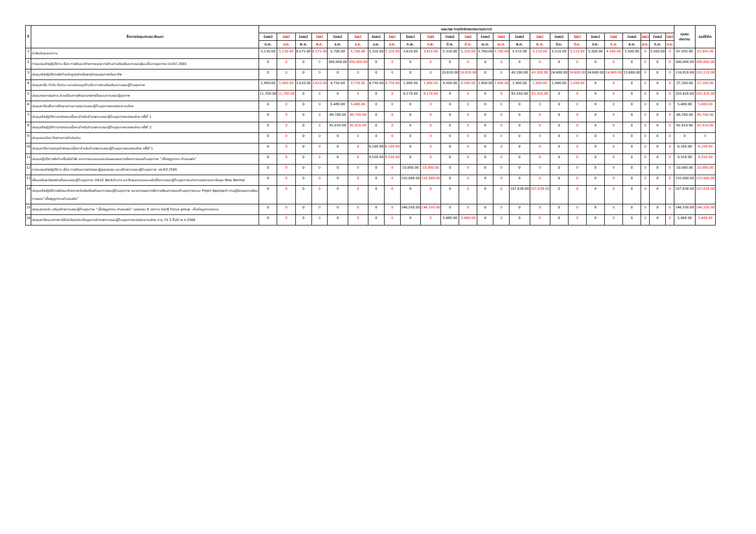| ที่ | ชื่อการประชุม/อบรม/สัมมนา | แผน/ผล การเบิกจ่ายงบประมาณ(บาท) | | | | | | | | | | | | | | | | | | | | | | | | รวมงบประมาณ | รวมใช้จ่าย |
| --- | --- | --- | --- | --- | --- | --- | --- | --- | --- | --- | --- | --- | --- | --- | --- | --- | --- | --- | --- | --- | --- | --- | --- | --- | --- | --- | --- |
| | | (แผน) | (ผล) | (แผน) | (ผล) | (แผน) | (ผล) | (แผน) | (ผล) | (แผน) | (ผล) | (แผน) | (ผล) | (แผน) | (ผล) | (แผน) | (ผล) | (แผน) | (ผล) | (แผน) | (ผล) | (แผน) | (ผล) | (แผน) | (ผล) | | |
| | | ต.ค. | ต.ค. | พ.ย. | พ.ย. | ธ.ค. | ธ.ค. | ม.ค. | ม.ค. | ก.พ. | ก.พ. | มี.ค. | มี.ค. | เม.ย. | เม.ย. | พ.ค. | พ.ค. | มิ.ย. | มิ.ย. | ก.ค. | ก.ค. | ส.ค. | ส.ค. | ก.ย. | ก.ย. | | |
| 1 | ค่าจัดประชุมราชการ | 5,130.00 | 5,130.00 | 9,575.00 | 9,575.00 | 5,700.00 | 5,700.00 | 5,320.00 | 5,320.00 | 3,610.00 | 3,610.00 | 5,320.00 | 5,320.00 | 5,760.00 | 5,760.00 | 5,510.00 | 5,510.00 | 5,510.00 | 5,510.00 | 5,500.00 | 4,560.00 | 5,500.00 | 0 | 5,500.00 | 0 | 67,935.00 | 55,995.00 |
| 2 | การอบรมเชิงปฏิบัติการ เรื่อง การพัฒนาศักยภาพบุคลากรด้านการส่งเสริมความรอบรู้และสื่อสารสุขภาพ ประจำปี 2565 | 0 | 0 | 0 | 0 | 300,000.00 | 300,000.00 | 0 | 0 | 0 | 0 | 0 | 0 | 0 | 0 | 0 | 0 | 0 | 0 | 0 | 0 | 0 | 0 | 0 | 0 | 300,000.00 | 300,000.00 |
| 3 | ประชุมเชิงปฏิบัติการจัดทำหลักสูตรนักปรับพฤติกรรมสุขภาพมืออาชีพ | 0 | 0 | 0 | 0 | 0 | 0 | 0 | 0 | 0 | 0 | 10,810.00 | 10,810.00 | 0 | 0 | 43,200.00 | 43,200.00 | 24,600.00 | 24,600.00 | 24,600.00 | 24,600.00 | 13,600.00 | 0 | 0 | 0 | 116,810.00 | 103,210.00 |
| 4 | ประชุมหารือ กำกับ ติดตาม และสนับสนุนด้านวิชาการงานส่งเสริมความรอบรู้ด้านสุขภาพ | 1,900.00 | 1,900.00 | 3,610.00 | 3,610.00 | 9,750.00 | 9,750.00 | 4,750.00 | 4,750.00 | 1,900.00 | 1,900.00 | 9,500.00 | 9,500.00 | 1,900.00 | 1,900.00 | 1,900.00 | 1,900.00 | 1,990.00 | 1,990.00 | 0 | 0 | 0 | 0 | 0 | 0 | 37,200.00 | 37,200.00 |
| 5 | ประชุมคณะกรรมการ ขับเคลื่อนการพัฒนาองค์กรต้นแบบความรอบรู้สุขภาพ | 11,700.00 | 11,700.00 | 0 | 0 | 0 | 0 | 0 | 0 | 8,170.00 | 8,170.00 | 0 | 0 | 0 | 0 | 83,550.00 | 83,550.00 | 0 | 0 | 0 | 0 | 0 | 0 | 0 | 0 | 103,420.00 | 103,420.00 |
| 6 | ประชุมหารือเพื่อการศึกษาสถานการณ์ความรอบรู้ด้านสุขภาพของประชาชนไทย | 0 | 0 | 0 | 0 | 5,480.00 | 5,480.00 | 0 | 0 | 0 | 0 | 0 | 0 | 0 | 0 | 0 | 0 | 0 | 0 | 0 | 0 | 0 | 0 | 0 | 0 | 5,480.00 | 5,480.00 |
| 7 | ประชุมเชิงปฏิบัติการวางกรอบเนื้อหาสำหรับสำรวจความรอบรู้ด้านสุขภาพของคนไทย ครั้งที่ 1 | 0 | 0 | 0 | 0 | 49,700.00 | 49,700.00 | 0 | 0 | 0 | 0 | 0 | 0 | 0 | 0 | 0 | 0 | 0 | 0 | 0 | 0 | 0 | 0 | 0 | 0 | 49,700.00 | 49,700.00 |
| 8 | ประชุมเชิงปฏิบัติการวางกรอบเนื้อหาสำหรับสำรวจความรอบรู้ด้านสุขภาพของคนไทย ครั้งที่ 2 | 0 | 0 | 0 | 0 | 92,910.00 | 92,910.00 | 0 | 0 | 0 | 0 | 0 | 0 | 0 | 0 | 0 | 0 | 0 | 0 | 0 | 0 | 0 | 0 | 0 | 0 | 92,910.00 | 92,910.00 |
| 9 | ประชุมออนไลน์ ติดตามการดำเนินงาน | 0 | 0 | 0 | 0 | 0 | 0 | 0 | 0 | 0 | 0 | 0 | 0 | 0 | 0 | 0 | 0 | 0 | 0 | 0 | 0 | 0 | 0 | 0 | 0 | 0 | 0 |
| 10 | ประชุมหารือการเสนอร่างกรอบเนื้อหาสำหรับสำรวจความรอบรู้ด้านสุขภาพของคนไทย ครั้งที่ 1 | 0 | 0 | 0 | 0 | 0 | 0 | 6,100.00 | 6,100.00 | 0 | 0 | 0 | 0 | 0 | 0 | 0 | 0 | 0 | 0 | 0 | 0 | 0 | 0 | 0 | 0 | 6,100.00 | 6,100.00 |
| 11 | ประชุมปฏิบัติการจัดทำเครื่องมือวิจัย และการออกแบบประเมินผลแผนการเรียนการสอนด้านสุขภาพ “เลี้ยงดูลูกตาม คำสอนพ่อ” | 0 | 0 | 0 | 0 | 0 | 0 | 9,550.00 | 9,550.00 | 0 | 0 | 0 | 0 | 0 | 0 | 0 | 0 | 0 | 0 | 0 | 0 | 0 | 0 | 0 | 0 | 9,550.00 | 9,550.00 |
| 12 | การอบรมเชิงปฏิบัติการ เรื่อง การพัฒนาองค์กรรอบรู้คู่คุณธรรม และสร้างความรอบรู้ด้านสุขภาพ ประจำปี 2565 | 0 | 0 | 0 | 0 | 0 | 0 | 0 | 0 | 10,000.00 | 10,000.00 | 0 | 0 | 0 | 0 | 0 | 0 | 0 | 0 | 0 | 0 | 0 | 0 | 0 | 0 | 10,000.00 | 10,000.00 |
| 13 | เยี่ยมเสริมพลังองค์กรต้นแบบรอบรู้ด้านสุขภาพ (HLO) จังหวัดลำปาง และจ้างออกแบบและผลิตสื่อความรอบรู้ด้านสุขภาพแก่สถานประกอบการในยุค New Normal | 0 | 0 | 0 | 0 | 0 | 0 | 0 | 0 | 155,000.00 | 155,000.00 | 0 | 0 | 0 | 0 | 0 | 0 | 0 | 0 | 0 | 0 | 0 | 0 | 0 | 0 | 155,000.00 | 155,000.00 |
| 14 | ประชุมเชิงปฏิบัติการพัฒนาศักยภาพนักส่งเสริมพัฒนาการรอบรู้ด้านสุขภาพ และขยายผลการจัดการเรียนการสอนด้านสุขภาพแบบ Projet Approach ตามคู่มือแผนการเรียนการสอน”เลี้ยงดูลูกตามคำสอนพ่อ” | 0 | 0 | 0 | 0 | 0 | 0 | 0 | 0 | 0 | 0 | 0 | 0 | 0 | 0 | 107,638.00 | 107,638.00 | 0 | 0 | 0 | 0 | 0 | 0 | 0 | 0 | 107,638.00 | 107,638.00 |
| 15 | ประชุมยกระดับ เสริมสร้างความรอบรู้ด้านสุขภาพ “เลี้ยงดูลูกตาม คำสอนพ่อ” คุณธรรม 8 ประการ โดยวิธี Focus group -เก็บข้อมูลภาคสนาม | 0 | 0 | 0 | 0 | 0 | 0 | 0 | 0 | 146,550.00 | 146,550.00 | 0 | 0 | 0 | 0 | 0 | 0 | 0 | 0 | 0 | 0 | 0 | 0 | 0 | 0 | 146,550.00 | 146,550.00 |
| 16 | ประชุมหารือแนวทางการใช้ประโยชน์จากข้อมูลการสำรวจความรอบรู้ด้านสุขภาพของประชาชนไทย อายุ 15 ปี ขึ้นไป พ.ศ.2566 | 0 | 0 | 0 | 0 | 0 | 0 | 0 | 0 | 0 | 0 | 5,480.00 | 5,480.00 | 0 | 0 | 0 | 0 | 0 | 0 | 0 | 0 | 0 | 0 | 0 | 0 | 5,480.00 | 5,480.00 |